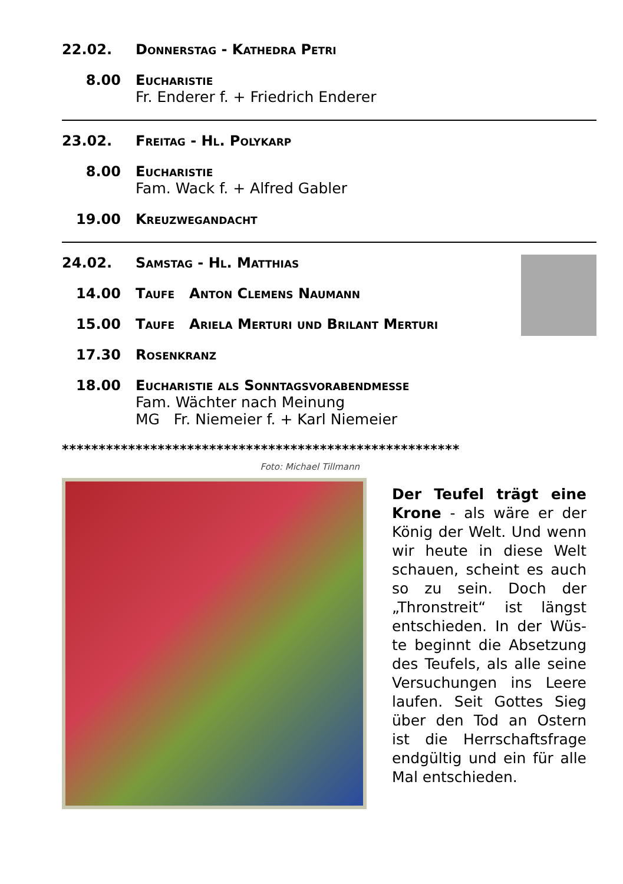22.02. Donnerstag - Kathedra Petri
8.00 Eucharistie
Fr. Enderer f. + Friedrich Enderer
23.02. Freitag - Hl. Polykarp
8.00 Eucharistie
Fam. Wack f. + Alfred Gabler
19.00 Kreuzwegandacht
24.02. Samstag - Hl. Matthias
14.00 Taufe Anton Clemens Naumann
15.00 Taufe Ariela Merturi und Brilant Merturi
17.30 Rosenkranz
18.00 Eucharistie als Sonntagsvorabendmesse
Fam. Wächter nach Meinung
MG Fr. Niemeier f. + Karl Niemeier
******************************************************
Foto: Michael Tillmann
Der Teufel trägt eine Krone - als wäre er der König der Welt. Und wenn wir heute in diese Welt schauen, scheint es auch so zu sein. Doch der „Thronstreit“ ist längst entschieden. In der Wüs-te beginnt die Absetzung des Teufels, als alle seine Versuchungen ins Leere laufen. Seit Gottes Sieg über den Tod an Ostern ist die Herrschaftsfrage endgültig und ein für alle Mal entschieden.